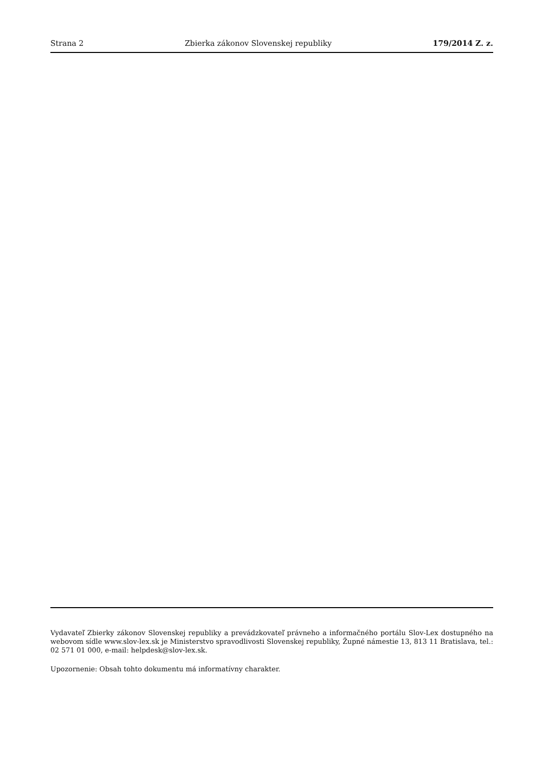Strana 2 Zbierka zákonov Slovenskej republiky 179/2014 Z. z.
Vydavateľ Zbierky zákonov Slovenskej republiky a prevádzkovateľ právneho a informačného portálu Slov-Lex dostupného na webovom sídle www.slov-lex.sk je Ministerstvo spravodlivosti Slovenskej republiky, Župné námestie 13, 813 11 Bratislava, tel.: 02 571 01 000, e-mail: helpdesk@slov-lex.sk.
Upozornenie: Obsah tohto dokumentu má informatívny charakter.